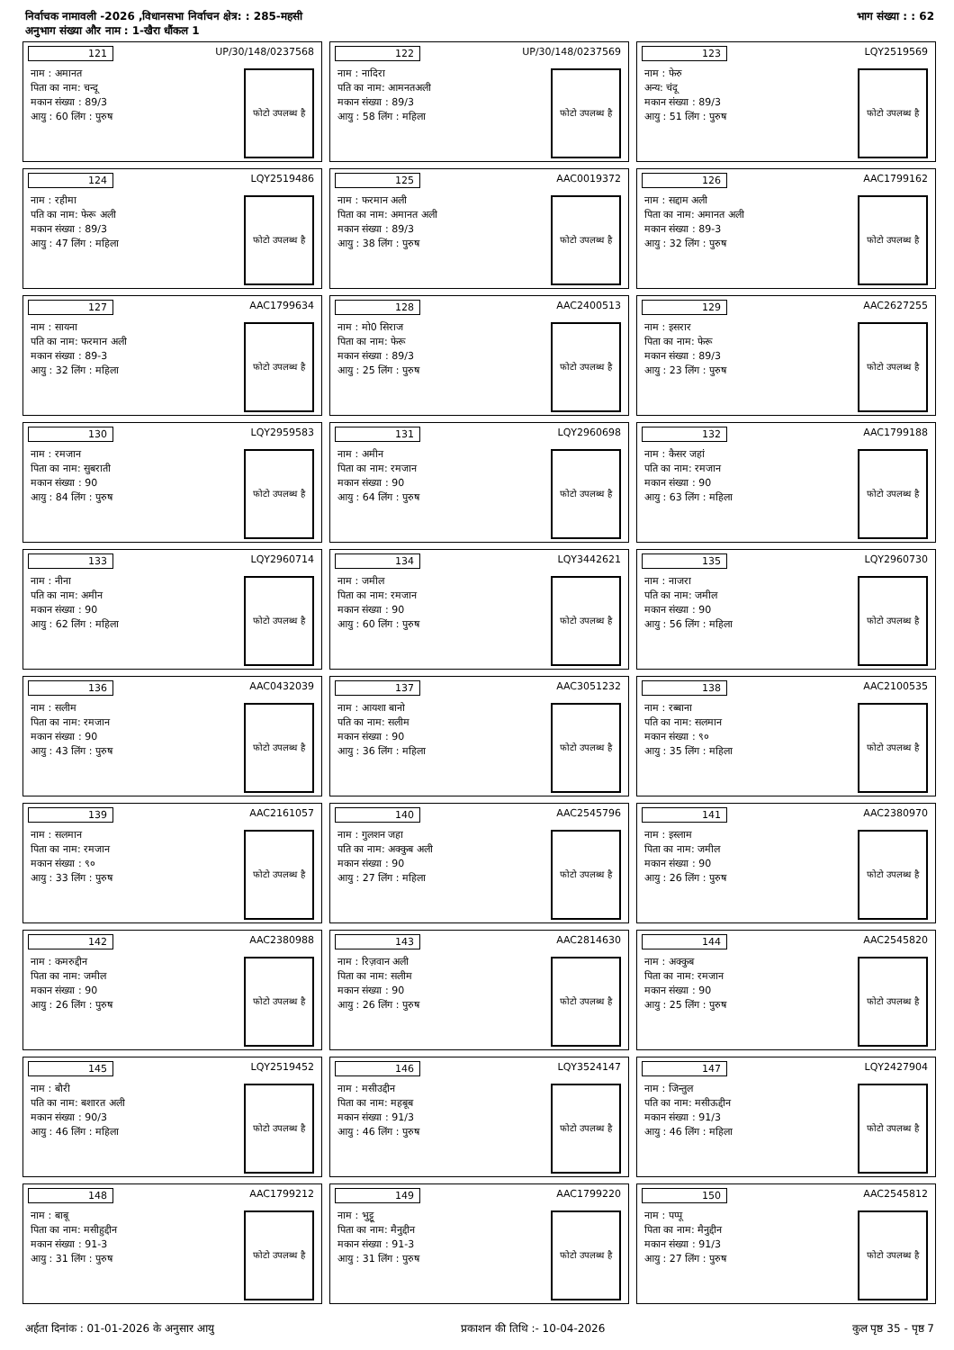निर्वाचक नामावली -2026 ,विधानसभा निर्वाचन क्षेत्र: : 285-महसी
अनुभाग संख्या और नाम : 1-खैरा धौंकल 1
भाग संख्या : : 62
121 UP/30/148/0237568
नाम : अमानत
पिता का नाम: चन्दू
मकान संख्या : 89/3
आयु : 60 लिंग : पुरुष
फोटो उपलब्ध है
122 UP/30/148/0237569
नाम : नादिरा
पति का नाम: आमनतअली
मकान संख्या : 89/3
आयु : 58 लिंग : महिला
फोटो उपलब्ध है
123 LQY2519569
नाम : फेरु
अन्य: चंदू
मकान संख्या : 89/3
आयु : 51 लिंग : पुरुष
फोटो उपलब्ध है
124 LQY2519486
नाम : रहीमा
पति का नाम: फेरू अली
मकान संख्या : 89/3
आयु : 47 लिंग : महिला
फोटो उपलब्ध है
125 AAC0019372
नाम : फरमान अली
पिता का नाम: अमानत अली
मकान संख्या : 89/3
आयु : 38 लिंग : पुरुष
फोटो उपलब्ध है
126 AAC1799162
नाम : सद्दाम अली
पिता का नाम: अमानत अली
मकान संख्या : 89-3
आयु : 32 लिंग : पुरुष
फोटो उपलब्ध है
127 AAC1799634
नाम : सायना
पति का नाम: फरमान अली
मकान संख्या : 89-3
आयु : 32 लिंग : महिला
फोटो उपलब्ध है
128 AAC2400513
नाम : मो0 सिराज
पिता का नाम: फेरू
मकान संख्या : 89/3
आयु : 25 लिंग : पुरुष
फोटो उपलब्ध है
129 AAC2627255
नाम : इसरार
पिता का नाम: फेरू
मकान संख्या : 89/3
आयु : 23 लिंग : पुरुष
फोटो उपलब्ध है
130 LQY2959583
नाम : रमजान
पिता का नाम: सुबराती
मकान संख्या : 90
आयु : 84 लिंग : पुरुष
फोटो उपलब्ध है
131 LQY2960698
नाम : अमीन
पिता का नाम: रमजान
मकान संख्या : 90
आयु : 64 लिंग : पुरुष
फोटो उपलब्ध है
132 AAC1799188
नाम : कैसर जहां
पति का नाम: रमजान
मकान संख्या : 90
आयु : 63 लिंग : महिला
फोटो उपलब्ध है
133 LQY2960714
नाम : नीना
पति का नाम: अमीन
मकान संख्या : 90
आयु : 62 लिंग : महिला
फोटो उपलब्ध है
134 LQY3442621
नाम : जमील
पिता का नाम: रमजान
मकान संख्या : 90
आयु : 60 लिंग : पुरुष
फोटो उपलब्ध है
135 LQY2960730
नाम : नाजरा
पति का नाम: जमील
मकान संख्या : 90
आयु : 56 लिंग : महिला
फोटो उपलब्ध है
136 AAC0432039
नाम : सलीम
पिता का नाम: रमजान
मकान संख्या : 90
आयु : 43 लिंग : पुरुष
फोटो उपलब्ध है
137 AAC3051232
नाम : आयशा बानो
पति का नाम: सलीम
मकान संख्या : 90
आयु : 36 लिंग : महिला
फोटो उपलब्ध है
138 AAC2100535
नाम : रब्बाना
पति का नाम: सलमान
मकान संख्या : ९०
आयु : 35 लिंग : महिला
फोटो उपलब्ध है
139 AAC2161057
नाम : सलमान
पिता का नाम: रमजान
मकान संख्या : ९०
आयु : 33 लिंग : पुरुष
फोटो उपलब्ध है
140 AAC2545796
नाम : गुलशन जहा
पति का नाम: अक्कुब अली
मकान संख्या : 90
आयु : 27 लिंग : महिला
फोटो उपलब्ध है
141 AAC2380970
नाम : इस्लाम
पिता का नाम: जमील
मकान संख्या : 90
आयु : 26 लिंग : पुरुष
फोटो उपलब्ध है
142 AAC2380988
नाम : कमरुद्दीन
पिता का नाम: जमील
मकान संख्या : 90
आयु : 26 लिंग : पुरुष
फोटो उपलब्ध है
143 AAC2814630
नाम : रिज़वान अली
पिता का नाम: सलीम
मकान संख्या : 90
आयु : 26 लिंग : पुरुष
फोटो उपलब्ध है
144 AAC2545820
नाम : अक्कुब
पिता का नाम: रमजान
मकान संख्या : 90
आयु : 25 लिंग : पुरुष
फोटो उपलब्ध है
145 LQY2519452
नाम : बौरी
पति का नाम: बशारत अली
मकान संख्या : 90/3
आयु : 46 लिंग : महिला
फोटो उपलब्ध है
146 LQY3524147
नाम : मसीउद्दीन
पिता का नाम: महबूब
मकान संख्या : 91/3
आयु : 46 लिंग : पुरुष
फोटो उपलब्ध है
147 LQY2427904
नाम : जिन्तुल
पति का नाम: मसीऊद्दीन
मकान संख्या : 91/3
आयु : 46 लिंग : महिला
फोटो उपलब्ध है
148 AAC1799212
नाम : बाबू
पिता का नाम: मसीहुद्दीन
मकान संख्या : 91-3
आयु : 31 लिंग : पुरुष
फोटो उपलब्ध है
149 AAC1799220
नाम : भुट्टू
पिता का नाम: मैनुद्दीन
मकान संख्या : 91-3
आयु : 31 लिंग : पुरुष
फोटो उपलब्ध है
150 AAC2545812
नाम : पप्पू
पिता का नाम: मैनुद्दीन
मकान संख्या : 91/3
आयु : 27 लिंग : पुरुष
फोटो उपलब्ध है
अर्हता दिनांक : 01-01-2026 के अनुसार आयु प्रकाशन की तिथि :- 10-04-2026 कुल पृष्ठ 35 - पृष्ठ 7